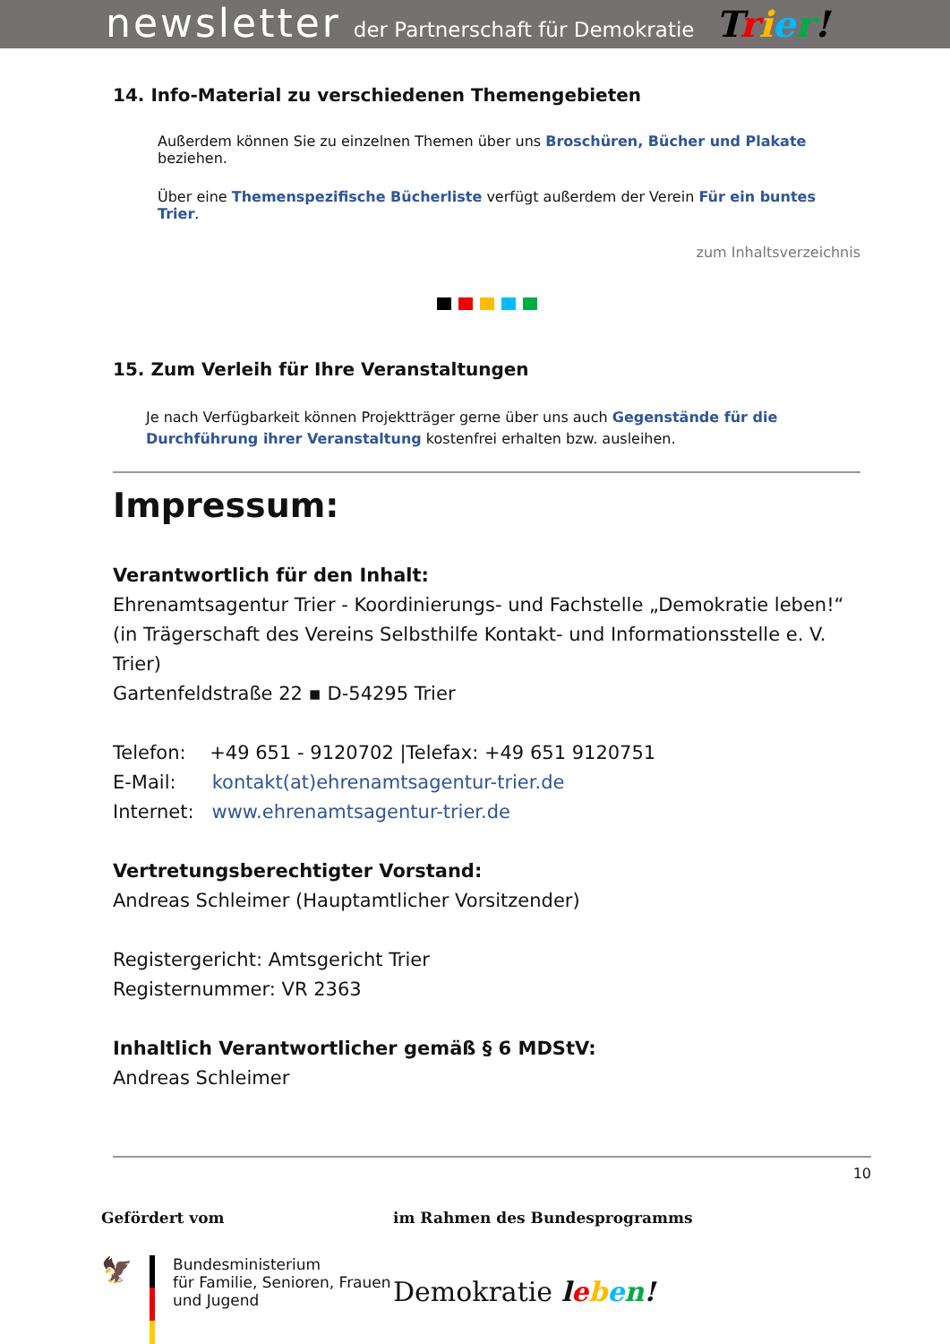newsletter der Partnerschaft für Demokratie Trier!
14. Info-Material zu verschiedenen Themengebieten
Außerdem können Sie zu einzelnen Themen über uns Broschüren, Bücher und Plakate beziehen.
Über eine Themenspezifische Bücherliste verfügt außerdem der Verein Für ein buntes Trier.
zum Inhaltsverzeichnis
15. Zum Verleih für Ihre Veranstaltungen
Je nach Verfügbarkeit können Projektträger gerne über uns auch Gegenstände für die Durchführung ihrer Veranstaltung kostenfrei erhalten bzw. ausleihen.
Impressum:
Verantwortlich für den Inhalt:
Ehrenamtsagentur Trier - Koordinierungs- und Fachstelle „Demokratie leben!“
(in Trägerschaft des Vereins Selbsthilfe Kontakt- und Informationsstelle e. V. Trier)
Gartenfeldstraße 22 ▪ D-54295 Trier
Telefon: +49 651 - 9120702 |Telefax: +49 651 9120751
E-Mail: kontakt(at)ehrenamtsagentur-trier.de
Internet: www.ehrenamtsagentur-trier.de
Vertretungsberechtigter Vorstand:
Andreas Schleimer (Hauptamtlicher Vorsitzender)
Registergericht: Amtsgericht Trier
Registernummer: VR 2363
Inhaltlich Verantwortlicher gemäß § 6 MDStV:
Andreas Schleimer
10
Gefördert vom
🦅
Bundesministerium
für Familie, Senioren, Frauen
und Jugend
im Rahmen des Bundesprogramms
Demokratie leben!